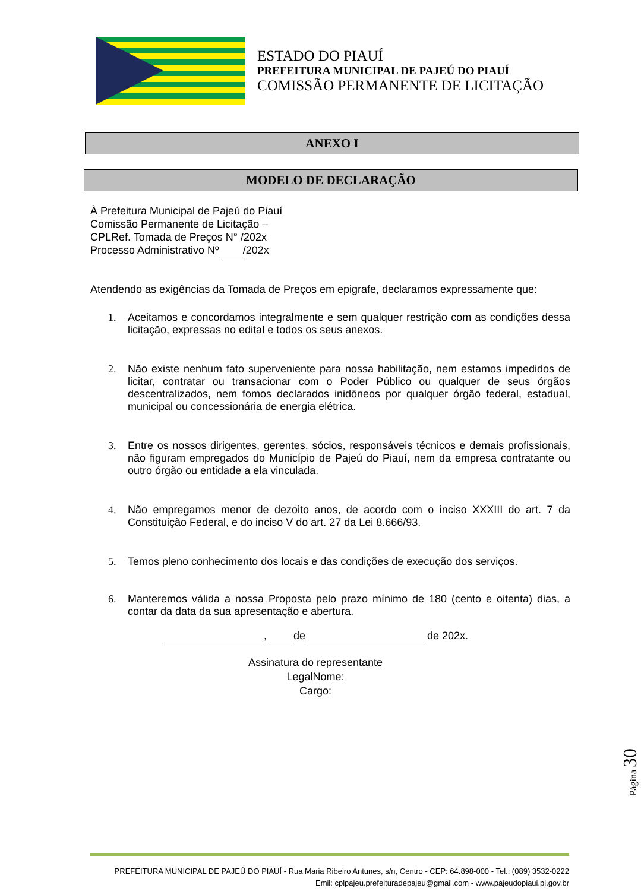ESTADO DO PIAUÍ
PREFEITURA MUNICIPAL DE PAJEÚ DO PIAUÍ
COMISSÃO PERMANENTE DE LICITAÇÃO
ANEXO I
MODELO DE DECLARAÇÃO
À Prefeitura Municipal de Pajeú do Piauí
Comissão Permanente de Licitação –
CPLRef. Tomada de Preços N° /202x
Processo Administrativo Nº /202x
Atendendo as exigências da Tomada de Preços em epigrafe, declaramos expressamente que:
1. Aceitamos e concordamos integralmente e sem qualquer restrição com as condições dessa licitação, expressas no edital e todos os seus anexos.
2. Não existe nenhum fato superveniente para nossa habilitação, nem estamos impedidos de licitar, contratar ou transacionar com o Poder Público ou qualquer de seus órgãos descentralizados, nem fomos declarados inidôneos por qualquer órgão federal, estadual, municipal ou concessionária de energia elétrica.
3. Entre os nossos dirigentes, gerentes, sócios, responsáveis técnicos e demais profissionais, não figuram empregados do Município de Pajeú do Piauí, nem da empresa contratante ou outro órgão ou entidade a ela vinculada.
4. Não empregamos menor de dezoito anos, de acordo com o inciso XXXIII do art. 7 da Constituição Federal, e do inciso V do art. 27 da Lei 8.666/93.
5. Temos pleno conhecimento dos locais e das condições de execução dos serviços.
6. Manteremos válida a nossa Proposta pelo prazo mínimo de 180 (cento e oitenta) dias, a contar da data da sua apresentação e abertura.
, de de 202x.
Assinatura do representante
LegalNome:
Cargo:
Página 30
PREFEITURA MUNICIPAL DE PAJEÚ DO PIAUÍ - Rua Maria Ribeiro Antunes, s/n, Centro - CEP: 64.898-000 - Tel.: (089) 3532-0222
Emil: cplpajeu.prefeituradepajeu@gmail.com - www.pajeudopiaui.pi.gov.br